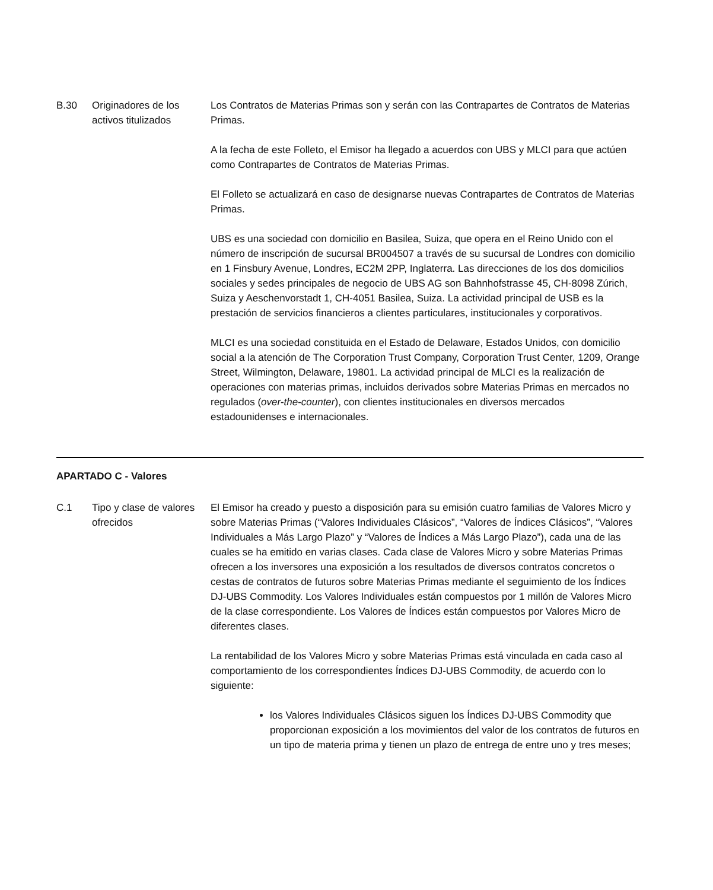| B.30 | Originadores de los activos titulizados | Los Contratos de Materias Primas son y serán con las Contrapartes de Contratos de Materias Primas. A la fecha de este Folleto, el Emisor ha llegado a acuerdos con UBS y MLCI para que actúen como Contrapartes de Contratos de Materias Primas. El Folleto se actualizará en caso de designarse nuevas Contrapartes de Contratos de Materias Primas. UBS es una sociedad con domicilio en Basilea, Suiza, que opera en el Reino Unido con el número de inscripción de sucursal BR004507 a través de su sucursal de Londres con domicilio en 1 Finsbury Avenue, Londres, EC2M 2PP, Inglaterra. Las direcciones de los dos domicilios sociales y sedes principales de negocio de UBS AG son Bahnhofstrasse 45, CH-8098 Zúrich, Suiza y Aeschenvorstadt 1, CH-4051 Basilea, Suiza. La actividad principal de USB es la prestación de servicios financieros a clientes particulares, institucionales y corporativos. MLCI es una sociedad constituida en el Estado de Delaware, Estados Unidos, con domicilio social a la atención de The Corporation Trust Company, Corporation Trust Center, 1209, Orange Street, Wilmington, Delaware, 19801. La actividad principal de MLCI es la realización de operaciones con materias primas, incluidos derivados sobre Materias Primas en mercados no regulados ( over-the-counter ), con clientes institucionales en diversos mercados estadounidenses e internacionales. |
APARTADO C - Valores
| C.1 | Tipo y clase de valores ofrecidos | El Emisor ha creado y puesto a disposición para su emisión cuatro familias de Valores Micro y sobre Materias Primas (“Valores Individuales Clásicos”, “Valores de Índices Clásicos”, “Valores Individuales a Más Largo Plazo” y “Valores de Índices a Más Largo Plazo”), cada una de las cuales se ha emitido en varias clases. Cada clase de Valores Micro y sobre Materias Primas ofrecen a los inversores una exposición a los resultados de diversos contratos concretos o cestas de contratos de futuros sobre Materias Primas mediante el seguimiento de los Índices DJ-UBS Commodity. Los Valores Individuales están compuestos por 1 millón de Valores Micro de la clase correspondiente. Los Valores de Índices están compuestos por Valores Micro de diferentes clases. La rentabilidad de los Valores Micro y sobre Materias Primas está vinculada en cada caso al comportamiento de los correspondientes Índices DJ-UBS Commodity, de acuerdo con lo siguiente: los Valores Individuales Clásicos siguen los Índices DJ-UBS Commodity que proporcionan exposición a los movimientos del valor de los contratos de futuros en un tipo de materia prima y tienen un plazo de entrega de entre uno y tres meses; |